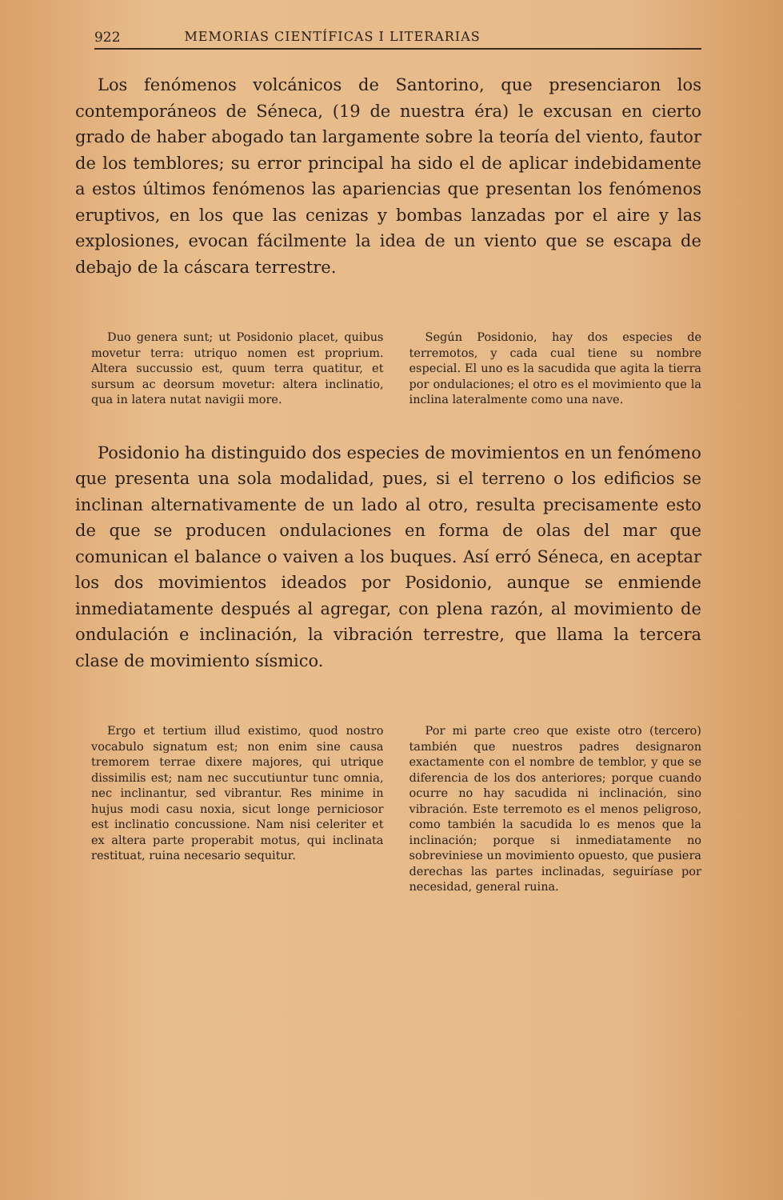922 MEMORIAS CIENTÍFICAS I LITERARIAS
Los fenómenos volcánicos de Santorino, que presenciaron los contemporáneos de Séneca, (19 de nuestra éra) le excusan en cierto grado de haber abogado tan largamente sobre la teoría del viento, fautor de los temblores; su error principal ha sido el de aplicar indebidamente a estos últimos fenómenos las apariencias que presentan los fenómenos eruptivos, en los que las cenizas y bombas lanzadas por el aire y las explosiones, evocan fácilmente la idea de un viento que se escapa de debajo de la cáscara terrestre.
Duo genera sunt; ut Posidonio placet, quibus movetur terra: utriquo nomen est proprium. Altera succussio est, quum terra quatitur, et sursum ac deorsum movetur: altera inclinatio, qua in latera nutat navigii more.
Según Posidonio, hay dos especies de terremotos, y cada cual tiene su nombre especial. El uno es la sacudida que agita la tierra por ondulaciones; el otro es el movimiento que la inclina lateralmente como una nave.
Posidonio ha distinguido dos especies de movimientos en un fenómeno que presenta una sola modalidad, pues, si el terreno o los edificios se inclinan alternativamente de un lado al otro, resulta precisamente esto de que se producen ondulaciones en forma de olas del mar que comunican el balance o vaiven a los buques. Así erró Séneca, en aceptar los dos movimientos ideados por Posidonio, aunque se enmiende inmediatamente después al agregar, con plena razón, al movimiento de ondulación e inclinación, la vibración terrestre, que llama la tercera clase de movimiento sísmico.
Ergo et tertium illud existimo, quod nostro vocabulo signatum est; non enim sine causa tremorem terrae dixere majores, qui utrique dissimilis est; nam nec succutiuntur tunc omnia, nec inclinantur, sed vibrantur. Res minime in hujus modi casu noxia, sicut longe perniciosor est inclinatio concussione. Nam nisi celeriter et ex altera parte properabit motus, qui inclinata restituat, ruina necesario sequitur.
Por mi parte creo que existe otro (tercero) también que nuestros padres designaron exactamente con el nombre de temblor, y que se diferencia de los dos anteriores; porque cuando ocurre no hay sacudida ni inclinación, sino vibración. Este terremoto es el menos peligroso, como también la sacudida lo es menos que la inclinación; porque si inmediatamente no sobreviniese un movimiento opuesto, que pusiera derechas las partes inclinadas, seguiríase por necesidad, general ruina.